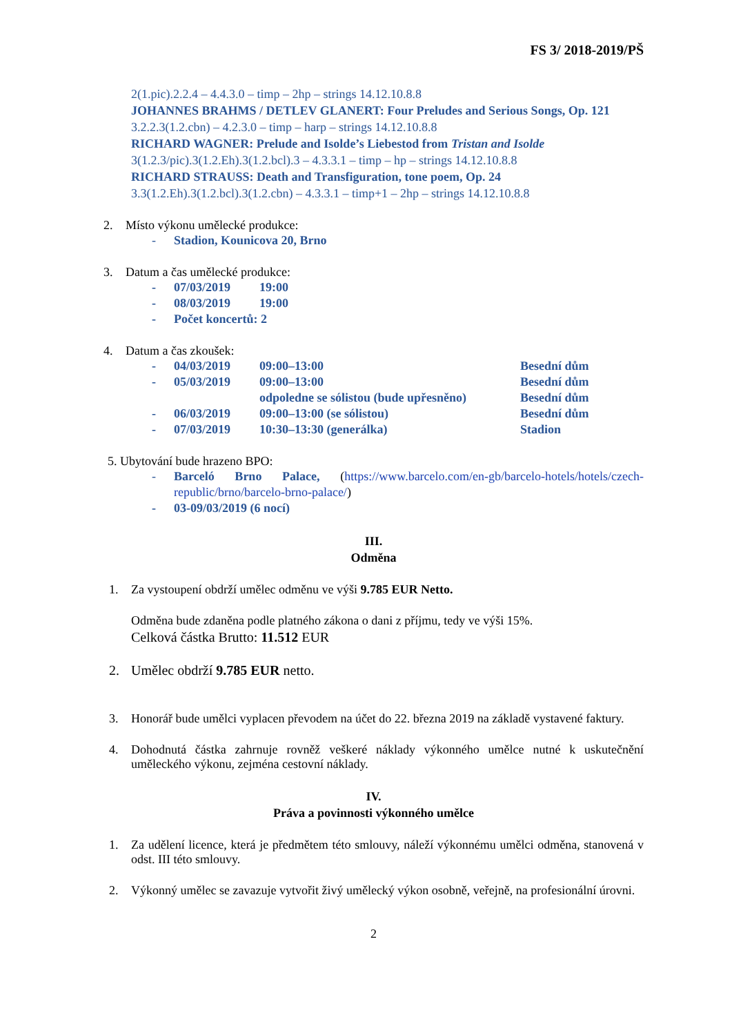FS 3/ 2018-2019/PŠ
2(1.pic).2.2.4 – 4.4.3.0 – timp – 2hp – strings 14.12.10.8.8
JOHANNES BRAHMS / DETLEV GLANERT: Four Preludes and Serious Songs, Op. 121
3.2.2.3(1.2.cbn) – 4.2.3.0 – timp – harp – strings 14.12.10.8.8
RICHARD WAGNER: Prelude and Isolde’s Liebestod from Tristan and Isolde
3(1.2.3/pic).3(1.2.Eh).3(1.2.bcl).3 – 4.3.3.1 – timp – hp – strings 14.12.10.8.8
RICHARD STRAUSS: Death and Transfiguration, tone poem, Op. 24
3.3(1.2.Eh).3(1.2.bcl).3(1.2.cbn) – 4.3.3.1 – timp+1 – 2hp – strings 14.12.10.8.8
2. Místo výkonu umělecké produkce:
- Stadion, Kounicova 20, Brno
3. Datum a čas umělecké produkce:
- 07/03/2019 19:00
- 08/03/2019 19:00
- Počet koncertů: 2
4. Datum a čas zkoušek:
- 04/03/2019 09:00–13:00 Besední dům
- 05/03/2019 09:00–13:00 Besední dům
odpoledne se sólistou (bude upřesněno) Besední dům
- 06/03/2019 09:00–13:00 (se sólistou) Besední dům
- 07/03/2019 10:30–13:30 (generálka) Stadion
5. Ubytování bude hrazeno BPO:
- Barceló Brno Palace, (https://www.barcelo.com/en-gb/barcelo-hotels/hotels/czech-republic/brno/barcelo-brno-palace/)
- 03-09/03/2019 (6 nocí)
III.
Odměna
1. Za vystoupení obdrží umělec odměnu ve výši 9.785 EUR Netto.
Odměna bude zdaněna podle platného zákona o dani z příjmu, tedy ve výši 15%.
Celková částka Brutto: 11.512 EUR
2. Umělec obdrží 9.785 EUR netto.
3. Honorář bude umělci vyplacen převodem na účet do 22. března 2019 na základě vystavené faktury.
4. Dohodnutá částka zahrnuje rovněž veškeré náklady výkonného umělce nutné k uskutečnění uměleckého výkonu, zejména cestovní náklady.
IV.
Práva a povinnosti výkonného umělce
1. Za udělení licence, která je předmětem této smlouvy, náleží výkonnému umělci odměna, stanovená v odst. III této smlouvy.
2. Výkonný umělec se zavazuje vytvořit živý umělecký výkon osobně, veřejně, na profesionální úrovni.
2